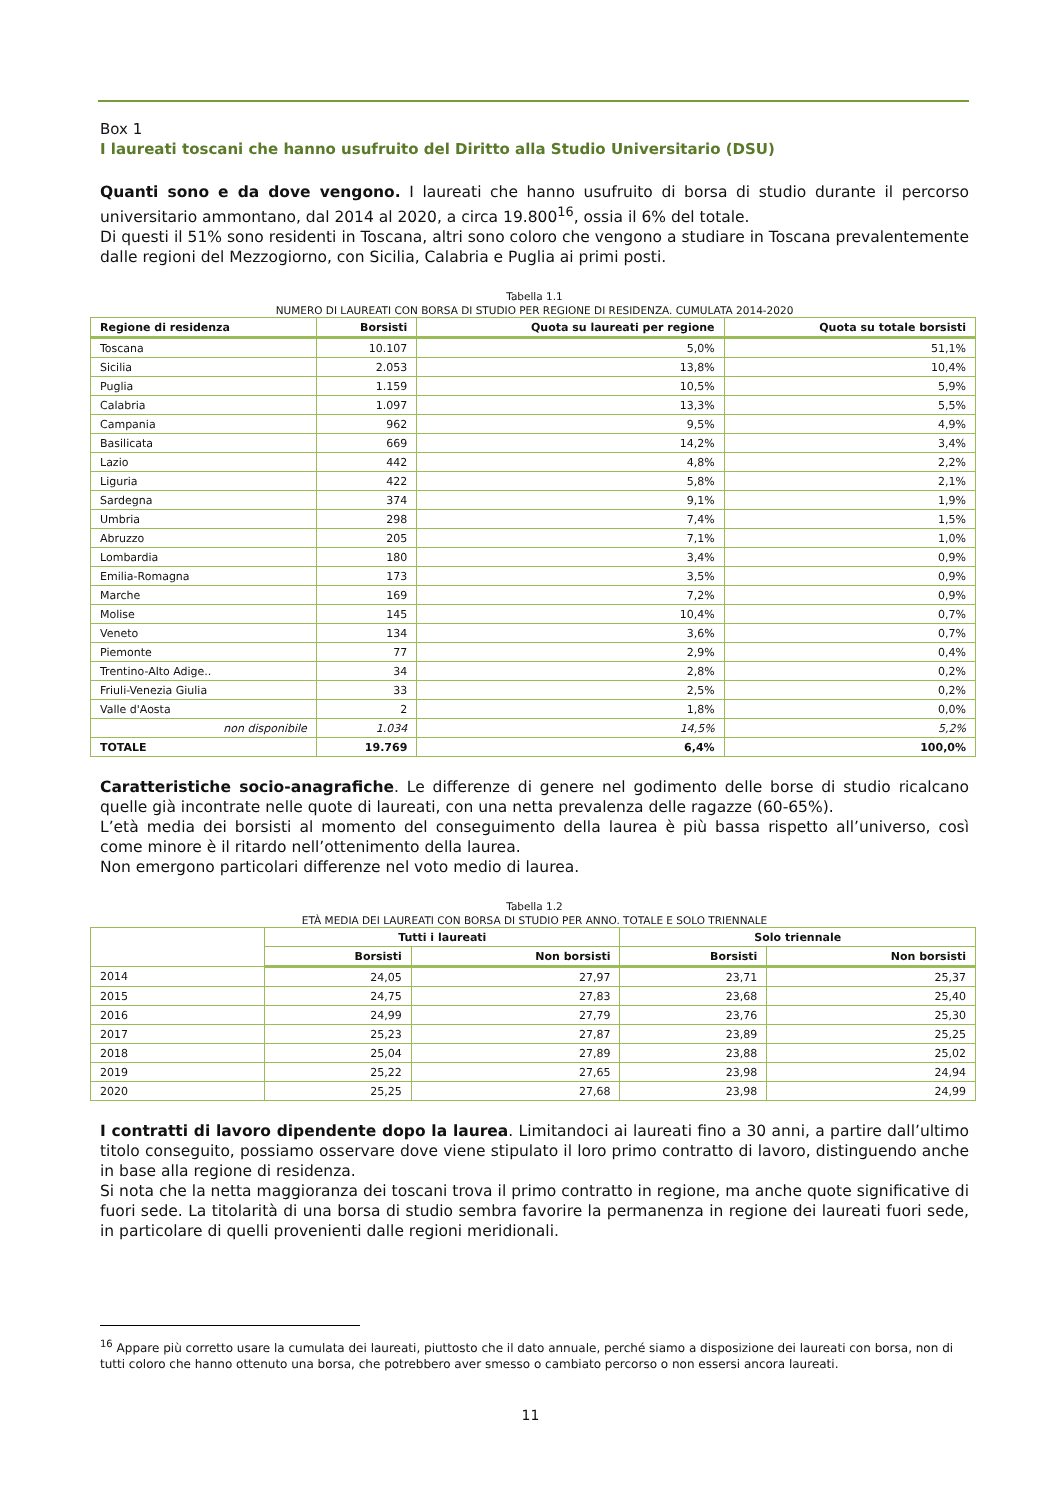Box 1
I laureati toscani che hanno usufruito del Diritto alla Studio Universitario (DSU)
Quanti sono e da dove vengono. I laureati che hanno usufruito di borsa di studio durante il percorso universitario ammontano, dal 2014 al 2020, a circa 19.800<sup>16</sup>, ossia il 6% del totale.
Di questi il 51% sono residenti in Toscana, altri sono coloro che vengono a studiare in Toscana prevalentemente dalle regioni del Mezzogiorno, con Sicilia, Calabria e Puglia ai primi posti.
Tabella 1.1
NUMERO DI LAUREATI CON BORSA DI STUDIO PER REGIONE DI RESIDENZA. CUMULATA 2014-2020
| Regione di residenza | Borsisti | Quota su laureati per regione | Quota su totale borsisti |
| --- | --- | --- | --- |
| Toscana | 10.107 | 5,0% | 51,1% |
| Sicilia | 2.053 | 13,8% | 10,4% |
| Puglia | 1.159 | 10,5% | 5,9% |
| Calabria | 1.097 | 13,3% | 5,5% |
| Campania | 962 | 9,5% | 4,9% |
| Basilicata | 669 | 14,2% | 3,4% |
| Lazio | 442 | 4,8% | 2,2% |
| Liguria | 422 | 5,8% | 2,1% |
| Sardegna | 374 | 9,1% | 1,9% |
| Umbria | 298 | 7,4% | 1,5% |
| Abruzzo | 205 | 7,1% | 1,0% |
| Lombardia | 180 | 3,4% | 0,9% |
| Emilia-Romagna | 173 | 3,5% | 0,9% |
| Marche | 169 | 7,2% | 0,9% |
| Molise | 145 | 10,4% | 0,7% |
| Veneto | 134 | 3,6% | 0,7% |
| Piemonte | 77 | 2,9% | 0,4% |
| Trentino-Alto Adige.. | 34 | 2,8% | 0,2% |
| Friuli-Venezia Giulia | 33 | 2,5% | 0,2% |
| Valle d'Aosta | 2 | 1,8% | 0,0% |
| non disponibile | 1.034 | 14,5% | 5,2% |
| TOTALE | 19.769 | 6,4% | 100,0% |
Caratteristiche socio-anagrafiche. Le differenze di genere nel godimento delle borse di studio ricalcano quelle già incontrate nelle quote di laureati, con una netta prevalenza delle ragazze (60-65%).
L’età media dei borsisti al momento del conseguimento della laurea è più bassa rispetto all’universo, così come minore è il ritardo nell’ottenimento della laurea.
Non emergono particolari differenze nel voto medio di laurea.
Tabella 1.2
ETÀ MEDIA DEI LAUREATI CON BORSA DI STUDIO PER ANNO. TOTALE E SOLO TRIENNALE
| | Tutti i laureati | | Solo triennale | |
| --- | --- | --- | --- | --- |
| | Borsisti | Non borsisti | Borsisti | Non borsisti |
| 2014 | 24,05 | 27,97 | 23,71 | 25,37 |
| 2015 | 24,75 | 27,83 | 23,68 | 25,40 |
| 2016 | 24,99 | 27,79 | 23,76 | 25,30 |
| 2017 | 25,23 | 27,87 | 23,89 | 25,25 |
| 2018 | 25,04 | 27,89 | 23,88 | 25,02 |
| 2019 | 25,22 | 27,65 | 23,98 | 24,94 |
| 2020 | 25,25 | 27,68 | 23,98 | 24,99 |
I contratti di lavoro dipendente dopo la laurea. Limitandoci ai laureati fino a 30 anni, a partire dall’ultimo titolo conseguito, possiamo osservare dove viene stipulato il loro primo contratto di lavoro, distinguendo anche in base alla regione di residenza.
Si nota che la netta maggioranza dei toscani trova il primo contratto in regione, ma anche quote significative di fuori sede. La titolarità di una borsa di studio sembra favorire la permanenza in regione dei laureati fuori sede, in particolare di quelli provenienti dalle regioni meridionali.
<sup>16</sup> Appare più corretto usare la cumulata dei laureati, piuttosto che il dato annuale, perché siamo a disposizione dei laureati con borsa, non di tutti coloro che hanno ottenuto una borsa, che potrebbero aver smesso o cambiato percorso o non essersi ancora laureati.
11